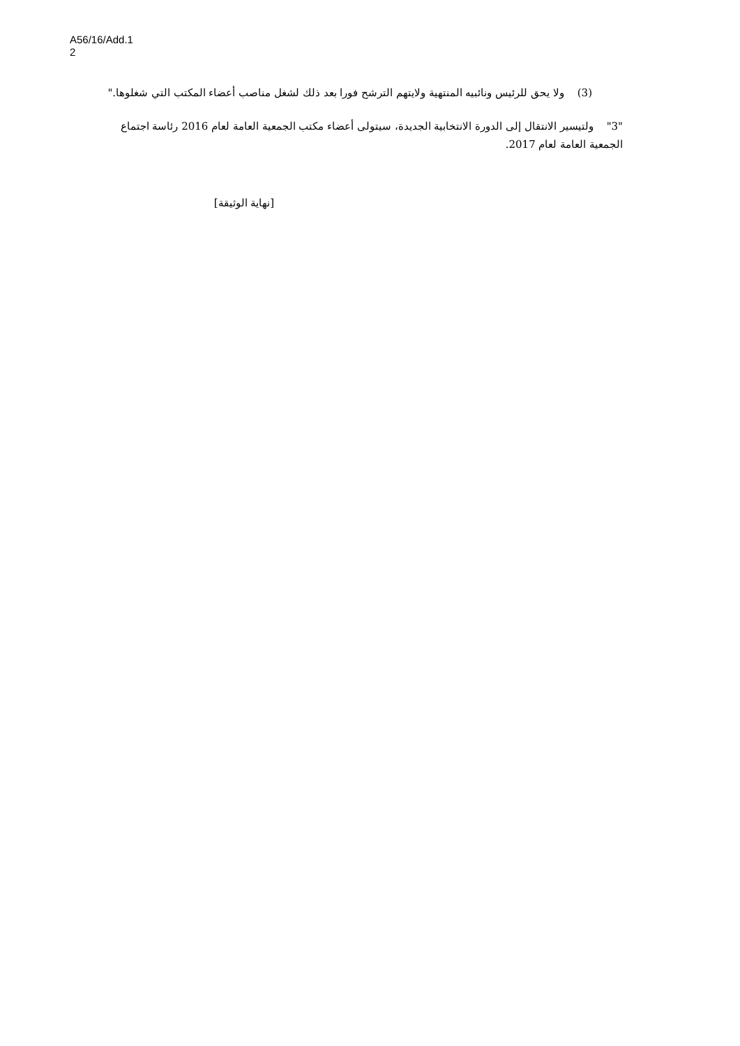A56/16/Add.1
2
(3) ولا يحق للرئيس ونائبيه المنتهية ولايتهم الترشح فورا بعد ذلك لشغل مناصب أعضاء المكتب التي شغلوها."
"3" ولتيسير الانتقال إلى الدورة الانتخابية الجديدة، سيتولى أعضاء مكتب الجمعية العامة لعام 2016 رئاسة اجتماع الجمعية العامة لعام 2017.
[نهاية الوثيقة]